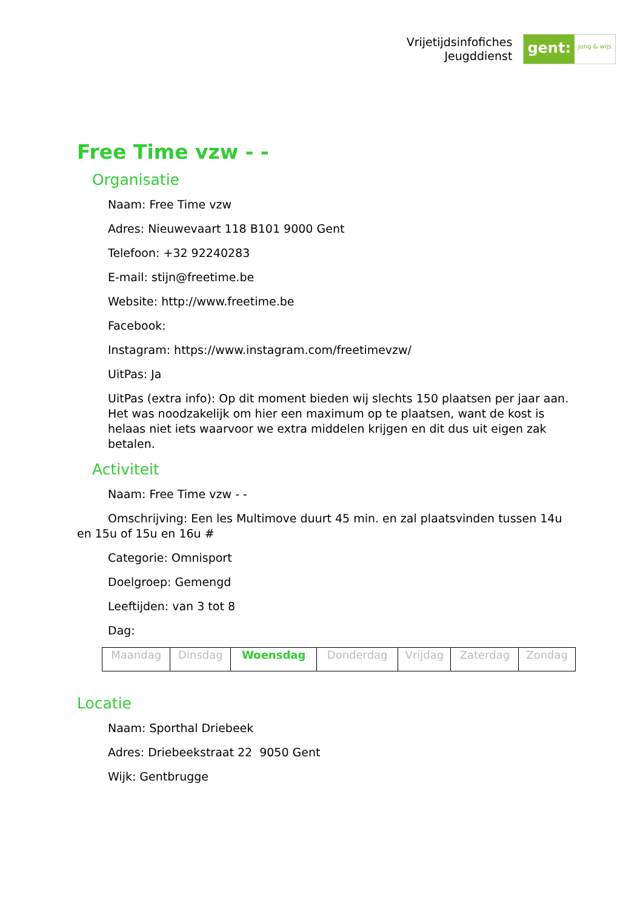Vrijetijdsinfofiches
Jeugddienst
gent:
jong & wijs
Free Time vzw - -
Organisatie
Naam: Free Time vzw
Adres: Nieuwevaart 118 B101 9000 Gent
Telefoon: +32 92240283
E-mail: stijn@freetime.be
Website: http://www.freetime.be
Facebook:
Instagram: https://www.instagram.com/freetimevzw/
UitPas: Ja
UitPas (extra info): Op dit moment bieden wij slechts 150 plaatsen per jaar aan. Het was noodzakelijk om hier een maximum op te plaatsen, want de kost is helaas niet iets waarvoor we extra middelen krijgen en dit dus uit eigen zak betalen.
Activiteit
Naam: Free Time vzw - -
Omschrijving: Een les Multimove duurt 45 min. en zal plaatsvinden tussen 14u en 15u of 15u en 16u #
Categorie: Omnisport
Doelgroep: Gemengd
Leeftijden: van 3 tot 8
Dag:
| Maandag | Dinsdag | Woensdag | Donderdag | Vrijdag | Zaterdag | Zondag |
Locatie
Naam: Sporthal Driebeek
Adres: Driebeekstraat 22 9050 Gent
Wijk: Gentbrugge